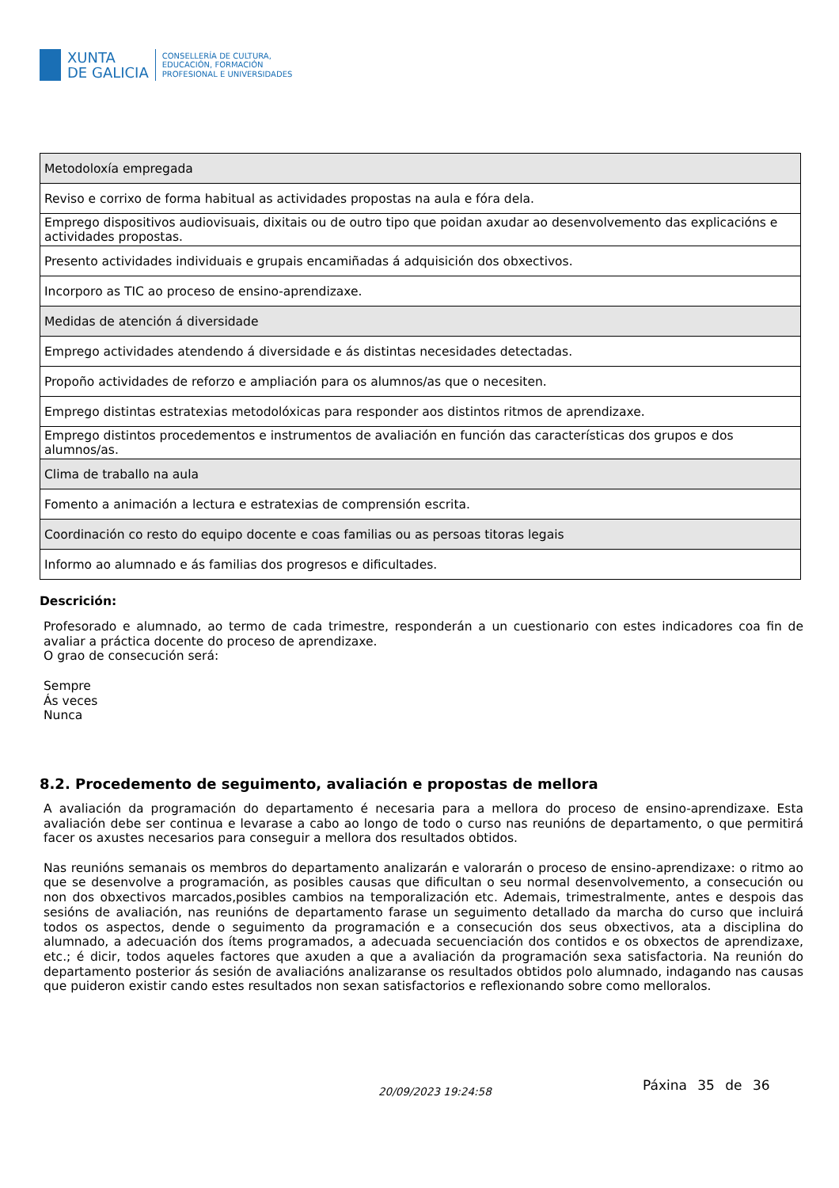XUNTA
DE GALICIA
CONSELLERÍA DE CULTURA,
EDUCACIÓN, FORMACIÓN
PROFESIONAL E UNIVERSIDADES
| Metodoloxía empregada |
| Reviso e corrixo de forma habitual as actividades propostas na aula e fóra dela. |
| Emprego dispositivos audiovisuais, dixitais ou de outro tipo que poidan axudar ao desenvolvemento das explicacións e actividades propostas. |
| Presento actividades individuais e grupais encamiñadas á adquisición dos obxectivos. |
| Incorporo as TIC ao proceso de ensino-aprendizaxe. |
| Medidas de atención á diversidade |
| Emprego actividades atendendo á diversidade e ás distintas necesidades detectadas. |
| Propoño actividades de reforzo e ampliación para os alumnos/as que o necesiten. |
| Emprego distintas estratexias metodolóxicas para responder aos distintos ritmos de aprendizaxe. |
| Emprego distintos procedementos e instrumentos de avaliación en función das características dos grupos e dos alumnos/as. |
| Clima de traballo na aula |
| Fomento a animación a lectura e estratexias de comprensión escrita. |
| Coordinación co resto do equipo docente e coas familias ou as persoas titoras legais |
| Informo ao alumnado e ás familias dos progresos e dificultades. |
Descrición:
Profesorado e alumnado, ao termo de cada trimestre, responderán a un cuestionario con estes indicadores coa fin de avaliar a práctica docente do proceso de aprendizaxe.
O grao de consecución será:
Sempre
Ás veces
Nunca
8.2. Procedemento de seguimento, avaliación e propostas de mellora
A avaliación da programación do departamento é necesaria para a mellora do proceso de ensino-aprendizaxe. Esta avaliación debe ser continua e levarase a cabo ao longo de todo o curso nas reunións de departamento, o que permitirá facer os axustes necesarios para conseguir a mellora dos resultados obtidos.
Nas reunións semanais os membros do departamento analizarán e valorarán o proceso de ensino-aprendizaxe: o ritmo ao que se desenvolve a programación, as posibles causas que dificultan o seu normal desenvolvemento, a consecución ou non dos obxectivos marcados,posibles cambios na temporalización etc. Ademais, trimestralmente, antes e despois das sesións de avaliación, nas reunións de departamento farase un seguimento detallado da marcha do curso que incluirá todos os aspectos, dende o seguimento da programación e a consecución dos seus obxectivos, ata a disciplina do alumnado, a adecuación dos ítems programados, a adecuada secuenciación dos contidos e os obxectos de aprendizaxe, etc.; é dicir, todos aqueles factores que axuden a que a avaliación da programación sexa satisfactoria. Na reunión do departamento posterior ás sesión de avaliacións analizaranse os resultados obtidos polo alumnado, indagando nas causas que puideron existir cando estes resultados non sexan satisfactorios e reflexionando sobre como melloralos.
20/09/2023 19:24:58 Páxina 35 de 36